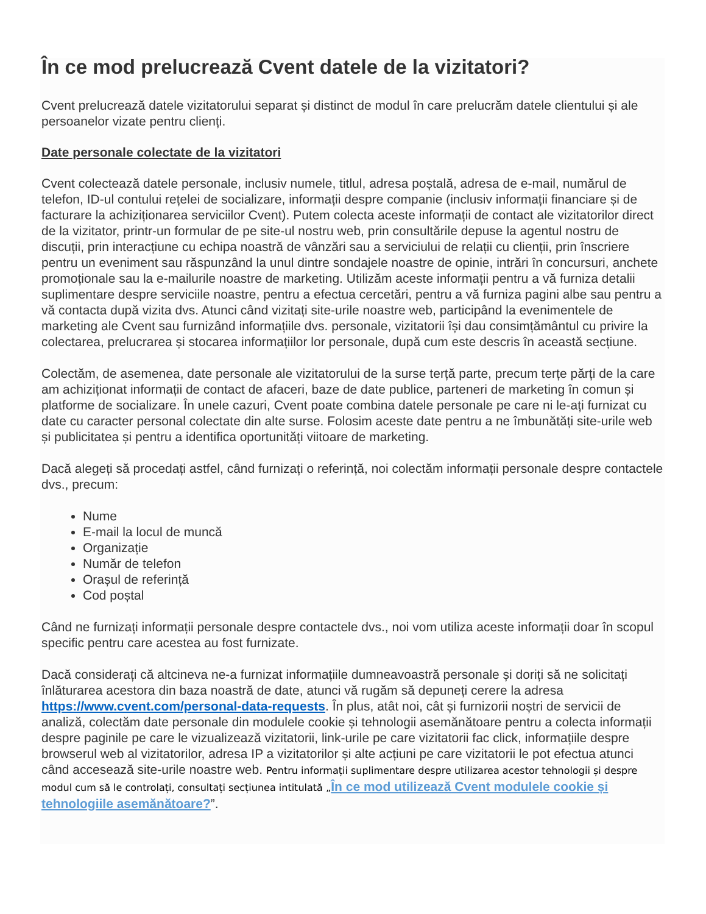În ce mod prelucrează Cvent datele de la vizitatori?
Cvent prelucrează datele vizitatorului separat și distinct de modul în care prelucrăm datele clientului și ale persoanelor vizate pentru clienți.
Date personale colectate de la vizitatori
Cvent colectează datele personale, inclusiv numele, titlul, adresa poștală, adresa de e-mail, numărul de telefon, ID-ul contului rețelei de socializare, informații despre companie (inclusiv informații financiare și de facturare la achiziționarea serviciilor Cvent). Putem colecta aceste informații de contact ale vizitatorilor direct de la vizitator, printr-un formular de pe site-ul nostru web, prin consultările depuse la agentul nostru de discuții, prin interacțiune cu echipa noastră de vânzări sau a serviciului de relații cu clienții, prin înscriere pentru un eveniment sau răspunzând la unul dintre sondajele noastre de opinie, intrări în concursuri, anchete promoționale sau la e-mailurile noastre de marketing. Utilizăm aceste informații pentru a vă furniza detalii suplimentare despre serviciile noastre, pentru a efectua cercetări, pentru a vă furniza pagini albe sau pentru a vă contacta după vizita dvs. Atunci când vizitați site-urile noastre web, participând la evenimentele de marketing ale Cvent sau furnizând informațiile dvs. personale, vizitatorii își dau consimțământul cu privire la colectarea, prelucrarea și stocarea informațiilor lor personale, după cum este descris în această secțiune.
Colectăm, de asemenea, date personale ale vizitatorului de la surse terță parte, precum terțe părți de la care am achiziționat informații de contact de afaceri, baze de date publice, parteneri de marketing în comun și platforme de socializare. În unele cazuri, Cvent poate combina datele personale pe care ni le-ați furnizat cu date cu caracter personal colectate din alte surse. Folosim aceste date pentru a ne îmbunătăți site-urile web și publicitatea și pentru a identifica oportunități viitoare de marketing.
Dacă alegeți să procedați astfel, când furnizați o referință, noi colectăm informații personale despre contactele dvs., precum:
Nume
E-mail la locul de muncă
Organizație
Număr de telefon
Orașul de referință
Cod poștal
Când ne furnizați informații personale despre contactele dvs., noi vom utiliza aceste informații doar în scopul specific pentru care acestea au fost furnizate.
Dacă considerați că altcineva ne-a furnizat informațiile dumneavoastră personale și doriți să ne solicitați înlăturarea acestora din baza noastră de date, atunci vă rugăm să depuneți cerere la adresa https://www.cvent.com/personal-data-requests. În plus, atât noi, cât și furnizorii noștri de servicii de analiză, colectăm date personale din modulele cookie și tehnologii asemănătoare pentru a colecta informații despre paginile pe care le vizualizează vizitatorii, link-urile pe care vizitatorii fac click, informațiile despre browserul web al vizitatorilor, adresa IP a vizitatorilor și alte acțiuni pe care vizitatorii le pot efectua atunci când accesează site-urile noastre web. Pentru informații suplimentare despre utilizarea acestor tehnologii și despre modul cum să le controlați, consultați secțiunea intitulată „În ce mod utilizează Cvent modulele cookie și tehnologiile asemănătoare?”.